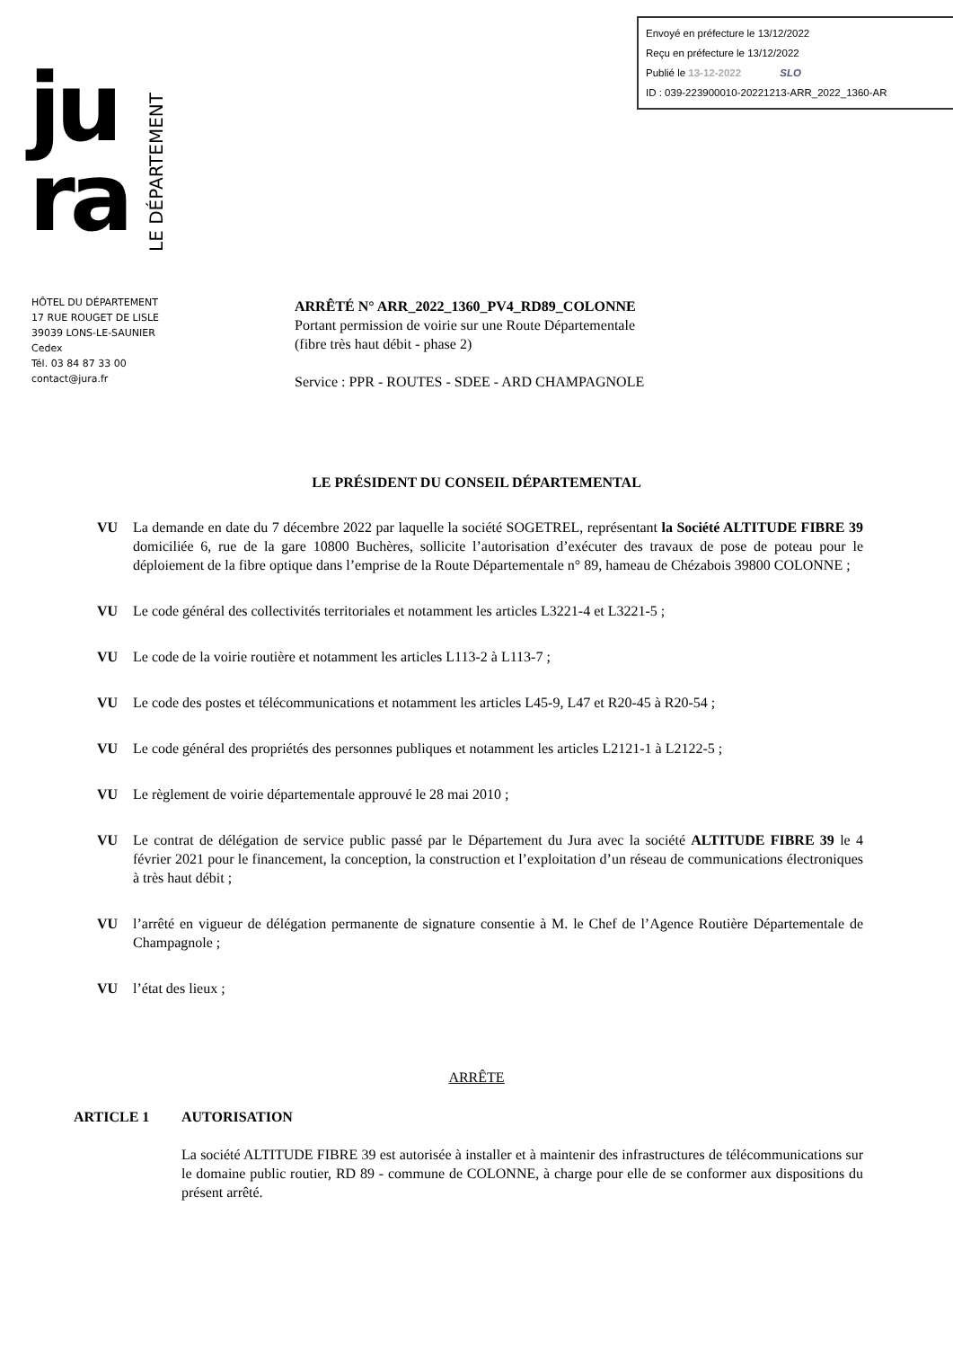Envoyé en préfecture le 13/12/2022
Reçu en préfecture le 13/12/2022
Publié le 13-12-2022 SLO
ID : 039-223900010-20221213-ARR_2022_1360-AR
ju
ra
LE DÉPARTEMENT
HÔTEL DU DÉPARTEMENT
17 RUE ROUGET DE LISLE
39039 LONS-LE-SAUNIER
Cedex
Tél. 03 84 87 33 00
contact@jura.fr
ARRÊTÉ N° ARR_2022_1360_PV4_RD89_COLONNE
Portant permission de voirie sur une Route Départementale
(fibre très haut débit - phase 2)
Service : PPR - ROUTES - SDEE - ARD CHAMPAGNOLE
LE PRÉSIDENT DU CONSEIL DÉPARTEMENTAL
VU La demande en date du 7 décembre 2022 par laquelle la société SOGETREL, représentant la Société ALTITUDE FIBRE 39 domiciliée 6, rue de la gare 10800 Buchères, sollicite l’autorisation d’exécuter des travaux de pose de poteau pour le déploiement de la fibre optique dans l’emprise de la Route Départementale n° 89, hameau de Chézabois 39800 COLONNE ;
VU Le code général des collectivités territoriales et notamment les articles L3221-4 et L3221-5 ;
VU Le code de la voirie routière et notamment les articles L113-2 à L113-7 ;
VU Le code des postes et télécommunications et notamment les articles L45-9, L47 et R20-45 à R20-54 ;
VU Le code général des propriétés des personnes publiques et notamment les articles L2121-1 à L2122-5 ;
VU Le règlement de voirie départementale approuvé le 28 mai 2010 ;
VU Le contrat de délégation de service public passé par le Département du Jura avec la société ALTITUDE FIBRE 39 le 4 février 2021 pour le financement, la conception, la construction et l’exploitation d’un réseau de communications électroniques à très haut débit ;
VU l’arrêté en vigueur de délégation permanente de signature consentie à M. le Chef de l’Agence Routière Départementale de Champagnole ;
VU l’état des lieux ;
ARRÊTE
ARTICLE 1 AUTORISATION
La société ALTITUDE FIBRE 39 est autorisée à installer et à maintenir des infrastructures de télécommunications sur le domaine public routier, RD 89 - commune de COLONNE, à charge pour elle de se conformer aux dispositions du présent arrêté.